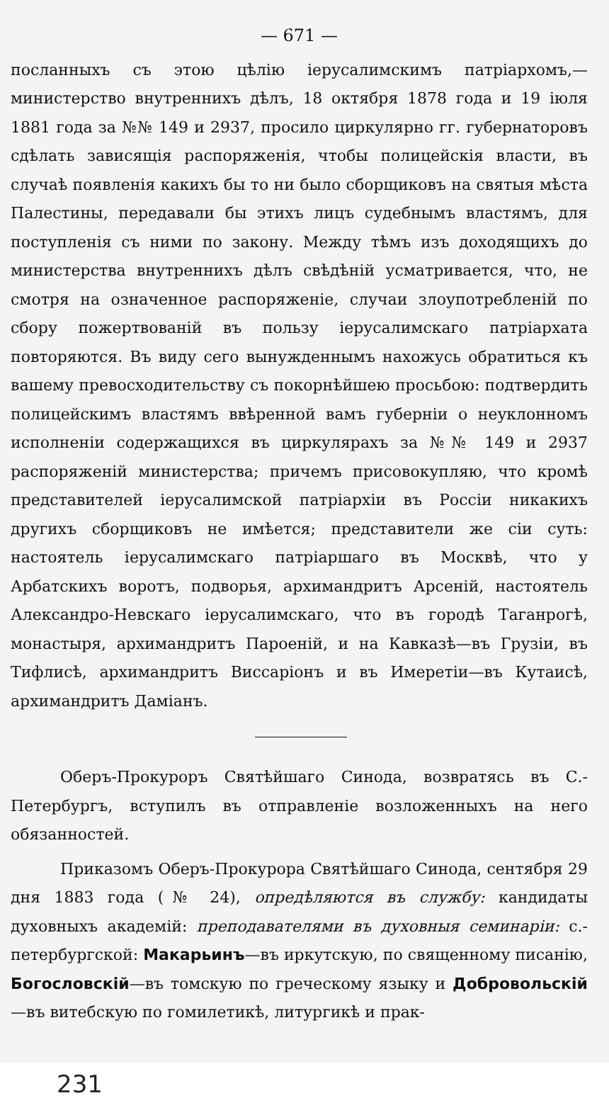— 671 —
посланныхъ съ этою цѣлію іерусалимскимъ патріархомъ,—министерство внутреннихъ дѣлъ, 18 октября 1878 года и 19 іюля 1881 года за №№ 149 и 2937, просило циркулярно гг. губернаторовъ сдѣлать зависящія распоряженія, чтобы полицейскія власти, въ случаѣ появленія какихъ бы то ни было сборщиковъ на святыя мѣста Палестины, передавали бы этихъ лицъ судебнымъ властямъ, для поступленія съ ними по закону. Между тѣмъ изъ доходящихъ до министерства внутреннихъ дѣлъ свѣдѣній усматривается, что, не смотря на означенное распоряженіе, случаи злоупотребленій по сбору пожертвованій въ пользу іерусалимскаго патріархата повторяются. Въ виду сего вынужденнымъ нахожусь обратиться къ вашему превосходительству съ покорнѣйшею просьбою: подтвердить полицейскимъ властямъ ввѣренной вамъ губерніи о неуклонномъ исполненіи содержащихся въ циркулярахъ за №№ 149 и 2937 распоряженій министерства; причемъ присовокупляю, что кромѣ представителей іерусалимской патріархіи въ Россіи никакихъ другихъ сборщиковъ не имѣется; представители же сіи суть: настоятель іерусалимскаго патріаршаго въ Москвѣ, что у Арбатскихъ воротъ, подворья, архимандритъ Арсеній, настоятель Александро-Невскаго іерусалимскаго, что въ городѣ Таганрогѣ, монастыря, архимандритъ Пароеній, и на Кавказѣ—въ Грузіи, въ Тифлисѣ, архимандритъ Виссаріонъ и въ Имеретіи—въ Кутаисѣ, архимандритъ Даміанъ.
Оберъ-Прокуроръ Святѣйшаго Синода, возвратясь въ С.-Петербургъ, вступилъ въ отправленіе возложенныхъ на него обязанностей.
Приказомъ Оберъ-Прокурора Святѣйшаго Синода, сентября 29 дня 1883 года (№ 24), опредѣляются въ службу: кандидаты духовныхъ академій: преподавателями въ духовныя семинаріи: с.-петербургской: Макарьинъ—въ иркутскую, по священному писанію, Богословскій—въ томскую по греческому языку и Добровольскій—въ витебскую по гомилетикѣ, литургикѣ и прак-
231